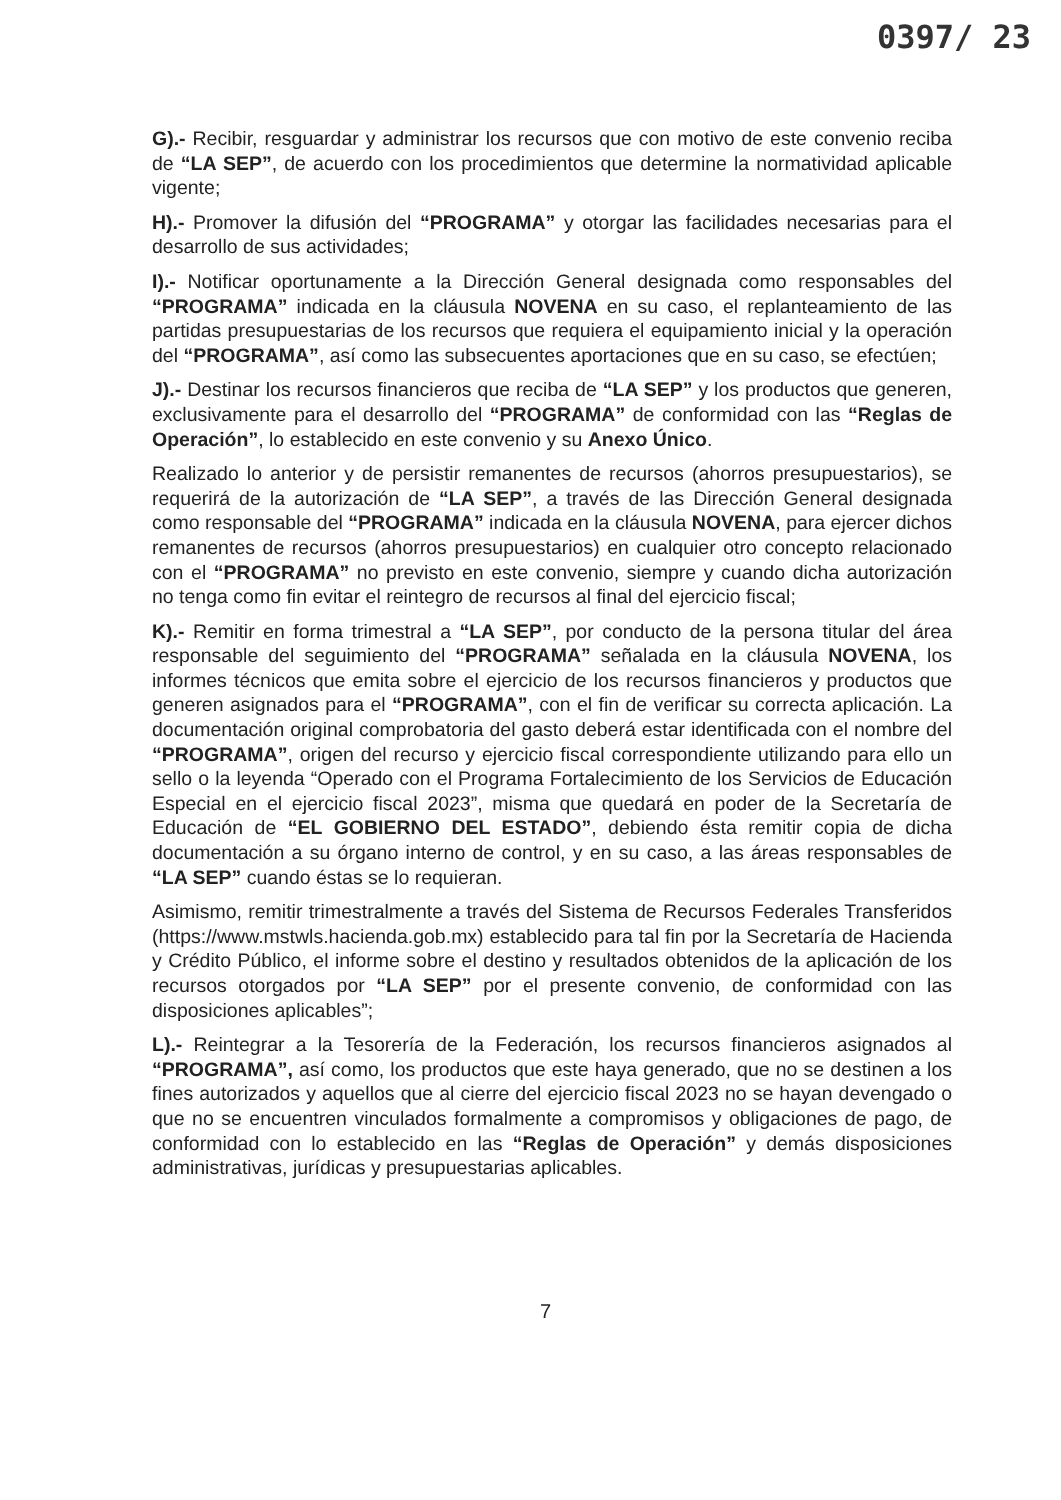0397/ 23
G).- Recibir, resguardar y administrar los recursos que con motivo de este convenio reciba de “LA SEP”, de acuerdo con los procedimientos que determine la normatividad aplicable vigente;
H).- Promover la difusión del “PROGRAMA” y otorgar las facilidades necesarias para el desarrollo de sus actividades;
I).- Notificar oportunamente a la Dirección General designada como responsables del “PROGRAMA” indicada en la cláusula NOVENA en su caso, el replanteamiento de las partidas presupuestarias de los recursos que requiera el equipamiento inicial y la operación del “PROGRAMA”, así como las subsecuentes aportaciones que en su caso, se efectúen;
J).- Destinar los recursos financieros que reciba de “LA SEP” y los productos que generen, exclusivamente para el desarrollo del “PROGRAMA” de conformidad con las “Reglas de Operación”, lo establecido en este convenio y su Anexo Único.
Realizado lo anterior y de persistir remanentes de recursos (ahorros presupuestarios), se requerirá de la autorización de “LA SEP”, a través de las Dirección General designada como responsable del “PROGRAMA” indicada en la cláusula NOVENA, para ejercer dichos remanentes de recursos (ahorros presupuestarios) en cualquier otro concepto relacionado con el “PROGRAMA” no previsto en este convenio, siempre y cuando dicha autorización no tenga como fin evitar el reintegro de recursos al final del ejercicio fiscal;
K).- Remitir en forma trimestral a “LA SEP”, por conducto de la persona titular del área responsable del seguimiento del “PROGRAMA” señalada en la cláusula NOVENA, los informes técnicos que emita sobre el ejercicio de los recursos financieros y productos que generen asignados para el “PROGRAMA”, con el fin de verificar su correcta aplicación. La documentación original comprobatoria del gasto deberá estar identificada con el nombre del “PROGRAMA”, origen del recurso y ejercicio fiscal correspondiente utilizando para ello un sello o la leyenda “Operado con el Programa Fortalecimiento de los Servicios de Educación Especial en el ejercicio fiscal 2023”, misma que quedará en poder de la Secretaría de Educación de “EL GOBIERNO DEL ESTADO”, debiendo ésta remitir copia de dicha documentación a su órgano interno de control, y en su caso, a las áreas responsables de “LA SEP” cuando éstas se lo requieran.
Asimismo, remitir trimestralmente a través del Sistema de Recursos Federales Transferidos (https://www.mstwls.hacienda.gob.mx) establecido para tal fin por la Secretaría de Hacienda y Crédito Público, el informe sobre el destino y resultados obtenidos de la aplicación de los recursos otorgados por “LA SEP” por el presente convenio, de conformidad con las disposiciones aplicables”;
L).- Reintegrar a la Tesorería de la Federación, los recursos financieros asignados al “PROGRAMA”, así como, los productos que este haya generado, que no se destinen a los fines autorizados y aquellos que al cierre del ejercicio fiscal 2023 no se hayan devengado o que no se encuentren vinculados formalmente a compromisos y obligaciones de pago, de conformidad con lo establecido en las “Reglas de Operación” y demás disposiciones administrativas, jurídicas y presupuestarias aplicables.
7